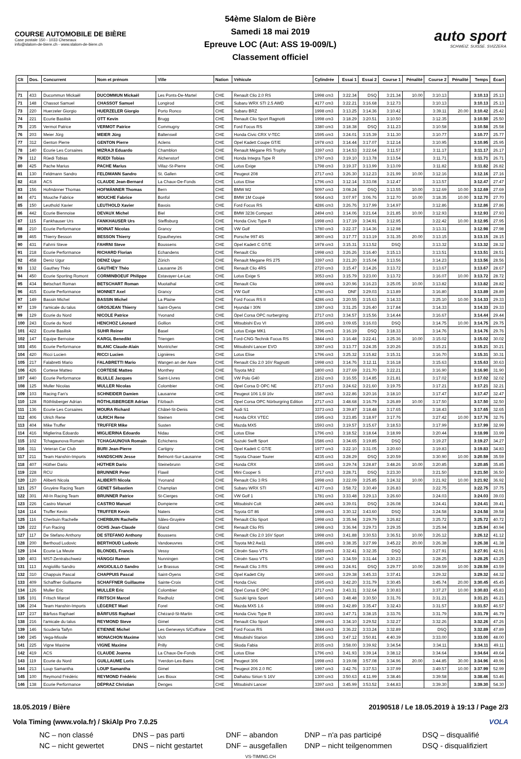COURSE AUTOMOBILE DE BIÈRE
Case postale 150 - 1033 Cheseaux
info@slalom-de-biere.ch - www.slalom-de-biere.ch
54ème Slalom de Bière
Samedi 18 mai 2019
Epreuve LOC (Aut: ASS 19-009/L)
Classement officiel
auto sport
SCHWEIZ. SUISSE. SVIZZERA
| Clt | Dos. | Concurrent | Nom et prénom | Ville | Nation | Véhicule | Cylindrée | Essai 1 | Essai 2 | Course 1 | Pénalité | Course 2 | Pénalité | Temps | Écart |
| --- | --- | --- | --- | --- | --- | --- | --- | --- | --- | --- | --- | --- | --- | --- | --- |
| 71 | 433 | Ducommun Mickaël | DUCOMMUN Mickaël | Les Ponts-De-Martel | CHE | Renault Clio 2.0 RS | 1998 cm3 | 3:22.34 | DSQ | 3:21.34 | 10.00 | 3:10.13 | | 3:10.13 | 25.13 |
| 71 | 148 | Chassot Samuel | CHASSOT Samuel | Longirod | CHE | Subaru WRX STI 2.5 AWD | 4177 cm3 | 3:22.21 | 3:16.68 | 3:12.73 | | 3:10.13 | | 3:10.13 | 25.13 |
| 73 | 220 | Huerzeler Giorgio | HUERZELER Giorgio | Porto Ronco | CHE | Subaru BRZ | 1998 cm3 | 3:13.25 | 3:14.36 | 3:10.42 | | 3:39.11 | 20.00 | 3:10.42 | 25.42 |
| 74 | 221 | Ecurie Basilisk | OTT Kevin | Brugg | CHE | Renault Clio Sport Ragnotti | 1998 cm3 | 3:18.29 | 3:20.51 | 3:10.50 | | 3:12.35 | | 3:10.50 | 25.50 |
| 75 | 235 | Vermot Patrice | VERMOT Patrice | Commugny | CHE | Ford Focus RS | 3380 cm3 | 3:18.38 | DSQ | 3:11.23 | | 3:10.58 | | 3:10.58 | 25.58 |
| 76 | 203 | Meier Jürg | MEIER Jürg | Baltenswil | CHE | Honda Civic CRX V-TEC | 1595 cm3 | 3:24.01 | 3:15.39 | 3:11.30 | | 3:10.77 | | 3:10.77 | 25.77 |
| 77 | 312 | Genton Pierre | GENTON Pierre | Aclens | CHE | Opel Kadett Coupe GT/E | 1978 cm3 | 3:14.44 | 3:17.07 | 3:12.14 | | 3:10.95 | | 3:10.95 | 25.95 |
| 78 | 140 | Ecurie Les Corsaires | MIZRAJI Eduardo | Chamblon | CHE | Renault Mégane RS Trophy | 3397 cm3 | 3:14.53 | 3:22.64 | 3:11.57 | | 3:11.17 | | 3:11.17 | 26.17 |
| 79 | 112 | Rüedi Tobias | RÜEDI Tobias | Alchenstorf | CHE | Honda Integra Type R | 1797 cm3 | 3:19.10 | 3:13.78 | 3:13.54 | | 3:11.71 | | 3:11.71 | 26.71 |
| 80 | 425 | Pache Marius | PACHE Marius | Villaz-St-Pierre | CHE | Lotus Exige | 1798 cm3 | 3:19.37 | 3:13.99 | 3:13.09 | | 3:11.82 | | 3:11.82 | 26.82 |
| 81 | 130 | Feldmann Sandro | FELDMANN Sandro | St. Gallen | CHE | Peugeot 208 | 2717 cm3 | 3:26.30 | 3:12.23 | 3:21.99 | 10.00 | 3:12.16 | | 3:12.16 | 27.16 |
| 82 | 418 | ACS | CLAUDE Jean-Bernard | La Chaux-De-Fonds | CHE | Lotus Elise | 1796 cm3 | 3:12.14 | 3:33.08 | 3:12.47 | | 3:13.57 | | 3:12.47 | 27.47 |
| 83 | 156 | Hofmänner Thomas | HOFMÄNNER Thomas | Bern | CHE | BMW M2 | 5097 cm3 | 3:08.24 | DSQ | 3:13.55 | 10.00 | 3:12.69 | 10.00 | 3:12.69 | 27.69 |
| 84 | 471 | Mouche Fabrice | MOUCHE Fabrice | Bonfol | CHE | BMW 1M Coupé | 5064 cm3 | 3:07.97 | 3:06.76 | 3:12.70 | 10.00 | 3:18.35 | 10.00 | 3:12.70 | 27.70 |
| 85 | 150 | Leuthold Xavier | LEUTHOLD Xavier | Bavois | CHE | Ford Focus RS | 4286 cm3 | 3:26.76 | 3:17.99 | 3:14.97 | | 3:12.86 | | 3:12.86 | 27.86 |
| 86 | 442 | Ecurie Biennoise | DEVAUX Michel | Biel | CHE | BMW 323ti Compact | 2494 cm3 | 3:14.06 | 3:21.64 | 3:21.85 | 10.00 | 3:12.93 | | 3:12.93 | 27.93 |
| 87 | 115 | Fankhauser Urs | FANKHAUSER Urs | Steffisburg | CHE | Honda Civic Type R | 1998 cm3 | 3:17.19 | 3:34.91 | 3:12.95 | | 3:22.42 | 10.00 | 3:12.95 | 27.95 |
| 88 | 210 | Ecurie Performance | MOINAT Nicolas | Grancy | CHE | VW Golf | 1780 cm3 | 3:22.37 | 3:14.36 | 3:12.98 | | 3:13.31 | | 3:12.98 | 27.98 |
| 89 | 465 | Thierry Besson | BESSON Thierry | Epautheyres | CHE | Porsche 997 4S | 3800 cm3 | 3:17.77 | 3:13.19 | 3:31.35 | 20.00 | 3:13.15 | | 3:13.15 | 28.15 |
| 90 | 431 | Fahrni Steve | FAHRNI Steve | Boussens | CHE | Opel Kadett C GT/E | 1978 cm3 | 3:15.31 | 3:13.52 | DSQ | | 3:13.32 | | 3:13.32 | 28.32 |
| 91 | 218 | Ecurie Performance | RICHARD Florian | Echandens | CHE | Renault Clio | 1998 cm3 | 3:26.26 | 3:16.40 | 3:15.13 | | 3:13.51 | | 3:13.51 | 28.51 |
| 92 | 458 | Deniz Ugur | DENIZ Ugur | Zürich | CHE | Renault Megane RS 275 | 3397 cm3 | 3:21.20 | 3:15.04 | 3:13.56 | | 3:14.23 | | 3:13.56 | 28.56 |
| 93 | 132 | Gauthey Théo | GAUTHEY Théo | Lausanne 26 | CHE | Renault Clio 4RS | 2720 cm3 | 3:15.47 | 3:14.26 | 3:13.72 | | 3:13.67 | | 3:13.67 | 28.67 |
| 94 | 450 | Ecurie Sporting Romont | CORMINBOEUF Philippe | Estavayer-Le-Lac | CHE | Lotus Exige S | 3053 cm3 | 3:15.79 | 3:23.00 | 3:13.72 | | 3:16.07 | 10.00 | 3:13.72 | 28.72 |
| 95 | 434 | Betschart Roman | BETSCHART Roman | Muotathal | CHE | Renault Clio | 1998 cm3 | 3:20.96 | 3:16.23 | 3:25.05 | 10.00 | 3:13.82 | | 3:13.82 | 28.82 |
| 96 | 415 | Ecurie Performance | MONNET Axel | Grancy | CHE | VW Golf | 1780 cm3 | DNF | 3:29.03 | 3:13.89 | | 3:16.80 | | 3:13.89 | 28.89 |
| 97 | 149 | Bassin Michel | BASSIN Michel | La Plaine | CHE | Ford Focus RS II | 4286 cm3 | 3:20.55 | 3:15.63 | 3:14.33 | | 3:25.10 | 10.00 | 3:14.33 | 29.33 |
| 97 | 139 | l'amicale du talus | GROSJEAN Thierry | Saint-Oyens | CHE | Hyundai I 30N | 3397 cm3 | 3:31.25 | 3:26.40 | 3:17.84 | | 3:14.33 | | 3:14.33 | 29.33 |
| 99 | 129 | Ecurie du Nord | NICOLE Patrice | Yvonand | CHE | Opel Corsa OPC nurbergring | 2717 cm3 | 3:34.57 | 3:15.56 | 3:14.44 | | 3:16.67 | | 3:14.44 | 29.44 |
| 100 | 243 | Ecurie du Nord | HENCHOZ Léonard | Gollion | CHE | Mitsubishi Evo VI | 3395 cm3 | 3:09.65 | 3:16.03 | DSQ | | 3:14.75 | 10.00 | 3:14.75 | 29.75 |
| 101 | 422 | Ecurie Basilisk | SUHR Reiner | Basel | CHE | Lotus Exige MK1 | 1796 cm3 | 3:16.19 | DSQ | 3:18.33 | | 3:14.76 | | 3:14.76 | 29.76 |
| 102 | 147 | Equipe Bernoise | KARGL Benedikt | Triengen | CHE | Ford-CNG-Technik Focus RS | 3844 cm3 | 3:16.48 | 3:22.41 | 3:25.36 | 10.00 | 3:15.02 | | 3:15.02 | 30.02 |
| 103 | 456 | Ecurie Performance | BLANC Claude-Alain | Montricher | CHE | Mitsubishi Lancer EVO | 3397 cm3 | 3:13.77 | 3:24.35 | 3:20.26 | | 3:15.21 | | 3:15.21 | 30.21 |
| 104 | 420 | Ricci Lucien | RICCI Lucien | Lignières | CHE | Lotus Elise | 1796 cm3 | 3:25.32 | 3:15.82 | 3:15.31 | | 3:16.70 | | 3:15.31 | 30.31 |
| 105 | 217 | Falabretti Mario | FALABRETTI Mario | Wangen an der Aare | CHE | Renault Clio 2.0 16V Ragnotti | 1998 cm3 | 3:14.76 | 3:12.11 | 3:16.18 | | 3:15.63 | | 3:15.63 | 30.63 |
| 106 | 426 | Cortese Matteo | CORTESE Matteo | Monthey | CHE | Toyota Mr2 | 1800 cm3 | 3:27.69 | 3:21.70 | 3:22.21 | | 3:16.90 | | 3:16.90 | 31.90 |
| 107 | 440 | Ecurie Performance | BLULLE Jacques | Saint-Livres | CHE | VW Polo G40 | 2162 cm3 | 3:16.55 | 3:14.85 | 3:21.81 | | 3:17.02 | | 3:17.02 | 32.02 |
| 108 | 125 | Muller Nicolas | MULLER Nicolas | Colombier | CHE | Opel Corsa D OPC NE | 2717 cm3 | 3:24.62 | 3:21.60 | 3:19.75 | | 3:17.21 | | 3:17.21 | 32.21 |
| 109 | 103 | Racing Fan's | SCHNEIDER Damien | Lausanne | CHE | Peugeot 106 1.6l 16v | 1587 cm3 | 3:22.86 | 3:20.16 | 3:18.10 | | 3:17.47 | | 3:17.47 | 32.47 |
| 110 | 128 | Röthlisberger Adrian | RÖTHLISBERGER Adrian | Filzbach | CHE | Opel Corsa OPC Nürburgring Edition | 2717 cm3 | 3:48.68 | 3:16.79 | 3:26.89 | 10.00 | 3:17.50 | | 3:17.50 | 32.50 |
| 111 | 136 | Ecurie Les Corsaires | MOURA Richard | Châtel-St-Denis | CHE | Audi S1 | 3373 cm3 | 3:39.87 | 3:18.48 | 3:17.65 | | 3:18.43 | | 3:17.65 | 32.65 |
| 112 | 406 | Ulrich Rene | ULRICH Rene | Steinen | CHE | Honda CRX VTEC | 1595 cm3 | 3:23.85 | 3:18.97 | 3:17.76 | | 3:27.42 | 10.00 | 3:17.76 | 32.76 |
| 113 | 404 | Mike Truffer | TRUFFER Mike | Susten | CHE | Mazda MX5 | 1593 cm3 | 3:19.57 | 3:15.67 | 3:18.53 | | 3:17.99 | | 3:17.99 | 32.99 |
| 114 | 416 | Miglierina Edoardo | MIGLIERINA Edoardo | Nidau | CHE | Lotus Elise | 1796 cm3 | 3:18.52 | 3:18.64 | 3:18.99 | | 3:20.44 | | 3:18.99 | 33.99 |
| 115 | 102 | Tchagaunova Romain | TCHAGAUNOVA Romain | Echichens | CHE | Suzuki Swift Sport | 1586 cm3 | 3:34.65 | 3:19.85 | DSQ | | 3:19.27 | | 3:19.27 | 34.27 |
| 116 | 311 | Veteran Car Club | BURI Jean-Pierre | Cartigny | CHE | Opel Kadett C GT/E | 1977 cm3 | 3:22.10 | 3:31.05 | 3:20.60 | | 3:19.83 | | 3:19.83 | 34.83 |
| 117 | 211 | Team Hanshin-Imports | HANDSCHIN Jesse | Belmont-Sur-Lausanne | CHE | Toyota Chaser Tourer | 4235 cm3 | 3:28.29 | DSQ | 3:20.59 | | 3:30.90 | 10.00 | 3:20.59 | 35.59 |
| 118 | 407 | Hüther Dario | HÜTHER Dario | Steinebrunn | CHE | Honda CRX | 1595 cm3 | 3:29.74 | 3:28.87 | 3:48.26 | 10.00 | 3:20.85 | | 3:20.85 | 35.85 |
| 119 | 228 | RCU | BRUNNER Peter | Flawil | CHE | Mini Cooper S | 2717 cm3 | 3:28.71 | DSQ | 3:23.30 | | 3:21.50 | | 3:21.50 | 36.50 |
| 120 | 120 | Aliberti Nicola | ALIBERTI Nicola | Yvonand | CHE | Renault Clio 3 RS | 1998 cm3 | 3:22.09 | 3:25.85 | 3:24.32 | 10.00 | 3:21.92 | 10.00 | 3:21.92 | 36.92 |
| 121 | 257 | Gruyère Racing Team | GENET Sébastien | Champlan | CHE | Subaru WRX STI | 4177 cm3 | 3:58.72 | 3:30.49 | 3:26.83 | | 3:22.75 | | 3:22.75 | 37.75 |
| 122 | 301 | All-In Racing Team | BRUNNER Patrice | St-Cierges | CHE | VW Golf 1 | 1781 cm3 | 3:33.48 | 3:29.13 | 3:26.60 | | 3:24.03 | | 3:24.03 | 39.03 |
| 123 | 226 | Castro Manuel | CASTRO Manuel | Dompierre | CHE | Mitsubishi Colt | 2496 cm3 | 3:39.01 | DSQ | 3:26.08 | | 3:24.41 | | 3:24.41 | 39.41 |
| 124 | 114 | Truffer Kevin | TRUFFER Kevin | Naters | CHE | Toyota GT 86 | 1998 cm3 | 3:30.12 | 3:43.60 | DSQ | | 3:24.58 | | 3:24.58 | 39.58 |
| 125 | 116 | Cherbuin Rachelle | CHERBUIN Rachelle | Sâles-Gruyère | CHE | Renault Clio Sport | 1998 cm3 | 3:35.94 | 3:29.79 | 3:26.82 | | 3:25.72 | | 3:25.72 | 40.72 |
| 126 | 222 | Fun Racing | OCHS Jean-Claude | Gland | CHE | Renault Clio RS | 1998 cm3 | 3:36.94 | 3:29.73 | 3:29.35 | | 3:25.94 | | 3:25.94 | 40.94 |
| 127 | 117 | De Stefano Anthony | DE STEFANO Anthony | Boussens | CHE | Renault Clio 2.0 16V Sport | 1998 cm3 | 3:41.88 | 3:30.53 | 3:36.51 | 10.00 | 3:26.12 | | 3:26.12 | 41.12 |
| 128 | 200 | Berthoud Ludovic | BERTHOUD Ludovic | Vandoeuvres | CHE | Toyota Mr2 Aw11 | 1586 cm3 | 3:38.35 | 3:27.99 | 3:45.22 | 20.00 | 3:26.38 | | 3:26.38 | 41.38 |
| 129 | 104 | Ecurie La Meute | BLONDEL Francis | Vessy | CHE | Citroën Saxo VTS | 1589 cm3 | 3:32.41 | 3:32.35 | DSQ | | 3:27.91 | | 3:27.91 | 42.91 |
| 130 | 403 | MST-Zentralschweiz | HÄNGGI Ramon | Nunningen | CHE | Citroën Saxo VTS | 1587 cm3 | 3:34.59 | 3:31.44 | 3:30.23 | | 3:28.25 | | 3:28.25 | 43.25 |
| 131 | 113 | Angiolillo Sandro | ANGIOLILLO Sandro | Le Brassus | CHE | Renault Clio 3 RS | 1998 cm3 | 3:24.91 | DSQ | 3:29.77 | 10.00 | 3:28.59 | 10.00 | 3:28.59 | 43.59 |
| 132 | 310 | Chappuis Pascal | CHAPPUIS Pascal | Saint-Oyens | CHE | Opel Kadett City | 1900 cm3 | 3:29.38 | 3:45.33 | 3:37.41 | | 3:29.32 | | 3:29.32 | 44.32 |
| 133 | 409 | Schaffner Guillaume | SCHAFFNER Guillaume | Sainte-Croix | CHE | Honda Civic | 1595 cm3 | 3:42.20 | 3:31.79 | 3:30.45 | | 3:45.74 | 20.00 | 3:30.45 | 45.45 |
| 134 | 126 | Muller Eric | MULLER Eric | Colombier | CHE | Opel Corsa E OPC | 2717 cm3 | 3:43.31 | 3:32.64 | 3:30.83 | | 3:37.27 | 10.00 | 3:30.83 | 45.83 |
| 135 | 101 | Fritsch Marcel | FRITSCH Marcel | Riedholz | CHE | Suzuki Ignis Sport | 1490 cm3 | 3:48.48 | 3:30.50 | 3:31.76 | | 3:31.21 | | 3:31.21 | 46.21 |
| 136 | 204 | Team Hanshin-Imports | LÉGERET Mael | Forel | CHE | Mazda MX5 1.6 | 1598 cm3 | 3:42.89 | 3:35.47 | 3:32.43 | | 3:31.57 | | 3:31.57 | 46.57 |
| 137 | 237 | Bärfuss Raphael | BÄRFUSS Raphael | Chézard-St-Martin | CHE | Honda Civic Type R | 3393 cm3 | 3:47.71 | 3:38.15 | 3:33.76 | | 3:31.79 | | 3:31.79 | 46.79 |
| 138 | 216 | l'amicale du talus | REYMOND Steve | Gimel | CHE | Renault Clio Sport | 1998 cm3 | 3:34.10 | 3:29.52 | 3:32.27 | | 3:32.26 | | 3:32.26 | 47.26 |
| 139 | 146 | Scuderia Taifyn | ETIENNE Michel | Les Geneveys S/Coffrane | CHE | Ford Focus RS | 3844 cm3 | 3:36.22 | 3:33.24 | 3:32.89 | | DSQ | | 3:32.89 | 47.89 |
| 140 | 245 | Vega-Missile | MONACHON Maxime | Vich | CHE | Mitsubishi Starion | 3395 cm3 | 3:47.12 | 3:50.81 | 4:40.39 | | 3:33.00 | | 3:33.00 | 48.00 |
| 141 | 225 | Vigne Maxime | VIGNE Maxime | Prilly | CHE | Skoda Fabia | 2035 cm3 | 3:58.00 | 3:39.92 | 3:34.54 | | 3:34.11 | | 3:34.11 | 49.11 |
| 142 | 419 | ACS | CLAUDE Joanna | La Chaux-De-Fonds | CHE | Lotus Elise | 1796 cm3 | 3:41.93 | 3:39.14 | 3:38.12 | | 3:34.64 | | 3:34.64 | 49.64 |
| 143 | 119 | Ecurie du Nord | GUILLAUME Loris | Yverdon-Les-Bains | CHE | Peugeot 306 | 1998 cm3 | 3:19.08 | 3:57.08 | 3:34.96 | 20.00 | 3:44.85 | 30.00 | 3:34.96 | 49.96 |
| 144 | 213 | Loup Samantha | LOUP Samantha | Gimel | CHE | Peugeot 206 2.0 RC | 1997 cm3 | 3:42.76 | 3:37.53 | 3:37.99 | | 3:49.57 | 10.00 | 3:37.99 | 52.99 |
| 145 | 100 | Reymond Frédéric | REYMOND Frédéric | Les Bioux | CHE | Daihatsu Sirion S 16V | 1300 cm3 | 3:50.63 | 4:11.99 | 3:38.46 | | 3:39.58 | | 3:38.46 | 53.46 |
| 146 | 138 | Ecurie Performance | DÉPRAZ Christian | Denges | CHE | Mitsubishi Lancer | 3397 cm3 | 3:45.99 | 3:53.52 | 3:44.83 | | 3:39.30 | | 3:39.30 | 54.30 |
18.05.2019 / Bière 20190518 / Le 18.05.2019 à 19:13 / Page 2/3
Vola Timing (www.vola.fr) / SkiAlp Pro 7.0.25 VOLA
NC – non classé DNS – pas parti DNF – abandon DNP – n'a pas participé DSQ – disqualifié NC – nicht gewertet DNS – nicht gestartet DNF – ausgefallen DNP – nicht teilgenommen DSQ - disqualifiziert
VS-TIMING.CH